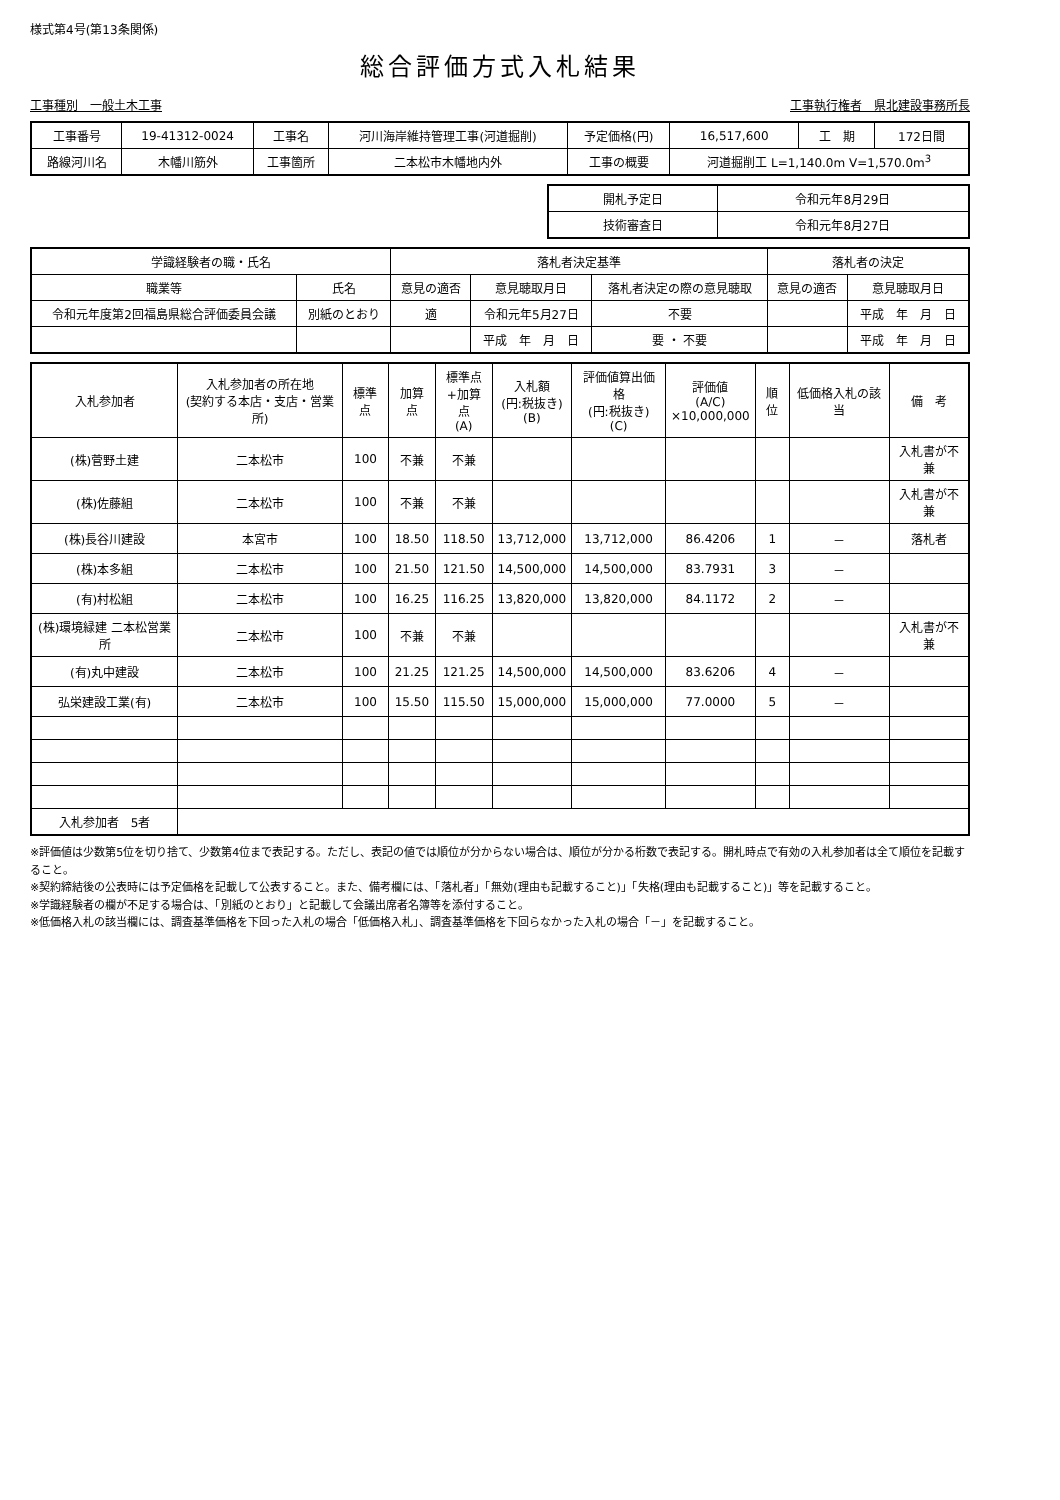様式第4号(第13条関係)
総合評価方式入札結果
工事種別　一般土木工事 工事執行権者　県北建設事務所長
| 工事番号 | 19-41312-0024 | 工事名 | 河川海岸維持管理工事(河道掘削) | 予定価格(円) | 16,517,600 | 工 期 | 172日間 |
| 路線河川名 | 木幡川筋外 | 工事箇所 | 二本松市木幡地内外 | 工事の概要 | 河道掘削工 L=1,140.0m V=1,570.0m<sup>3</sup> | | |
| 開札予定日 | 令和元年8月29日 |
| 技術審査日 | 令和元年8月27日 |
| 学識経験者の職・氏名 | | 落札者決定基準 | | | 落札者の決定 | |
| --- | --- | --- | --- | --- | --- | --- |
| 職業等 | 氏名 | 意見の適否 | 意見聴取月日 | 落札者決定の際の意見聴取 | 意見の適否 | 意見聴取月日 |
| 令和元年度第2回福島県総合評価委員会議 | 別紙のとおり | 適 | 令和元年5月27日 | 不要 | | 平成 年 月 日 |
| | | | 平成 年 月 日 | 要 ・ 不要 | | 平成 年 月 日 |
| 入札参加者 | 入札参加者の所在地 (契約する本店・支店・営業所) | 標準点 | 加算点 | 標準点 +加算点 (A) | 入札額 (円:税抜き) (B) | 評価値算出価格 (円:税抜き) (C) | 評価値 (A/C) ×10,000,000 | 順位 | 低価格入札の該当 | 備 考 |
| --- | --- | --- | --- | --- | --- | --- | --- | --- | --- | --- |
| (株)菅野土建 | 二本松市 | 100 | 不兼 | 不兼 | | | | | | 入札書が不兼 |
| (株)佐藤組 | 二本松市 | 100 | 不兼 | 不兼 | | | | | | 入札書が不兼 |
| (株)長谷川建設 | 本宮市 | 100 | 18.50 | 118.50 | 13,712,000 | 13,712,000 | 86.4206 | 1 | － | 落札者 |
| (株)本多組 | 二本松市 | 100 | 21.50 | 121.50 | 14,500,000 | 14,500,000 | 83.7931 | 3 | － | |
| (有)村松組 | 二本松市 | 100 | 16.25 | 116.25 | 13,820,000 | 13,820,000 | 84.1172 | 2 | － | |
| (株)環境緑建 二本松営業所 | 二本松市 | 100 | 不兼 | 不兼 | | | | | | 入札書が不兼 |
| (有)丸中建設 | 二本松市 | 100 | 21.25 | 121.25 | 14,500,000 | 14,500,000 | 83.6206 | 4 | － | |
| 弘栄建設工業(有) | 二本松市 | 100 | 15.50 | 115.50 | 15,000,000 | 15,000,000 | 77.0000 | 5 | － | |
| 入札参加者 5者 | | | | | | | | | | |
※評価値は少数第5位を切り捨て、少数第4位まで表記する。ただし、表記の値では順位が分からない場合は、順位が分かる桁数で表記する。開札時点で有効の入札参加者は全て順位を記載すること。
※契約締結後の公表時には予定価格を記載して公表すること。また、備考欄には、「落札者」「無効(理由も記載すること)」「失格(理由も記載すること)」等を記載すること。
※学識経験者の欄が不足する場合は、「別紙のとおり」と記載して会議出席者名簿等を添付すること。
※低価格入札の該当欄には、調査基準価格を下回った入札の場合「低価格入札」、調査基準価格を下回らなかった入札の場合「－」を記載すること。